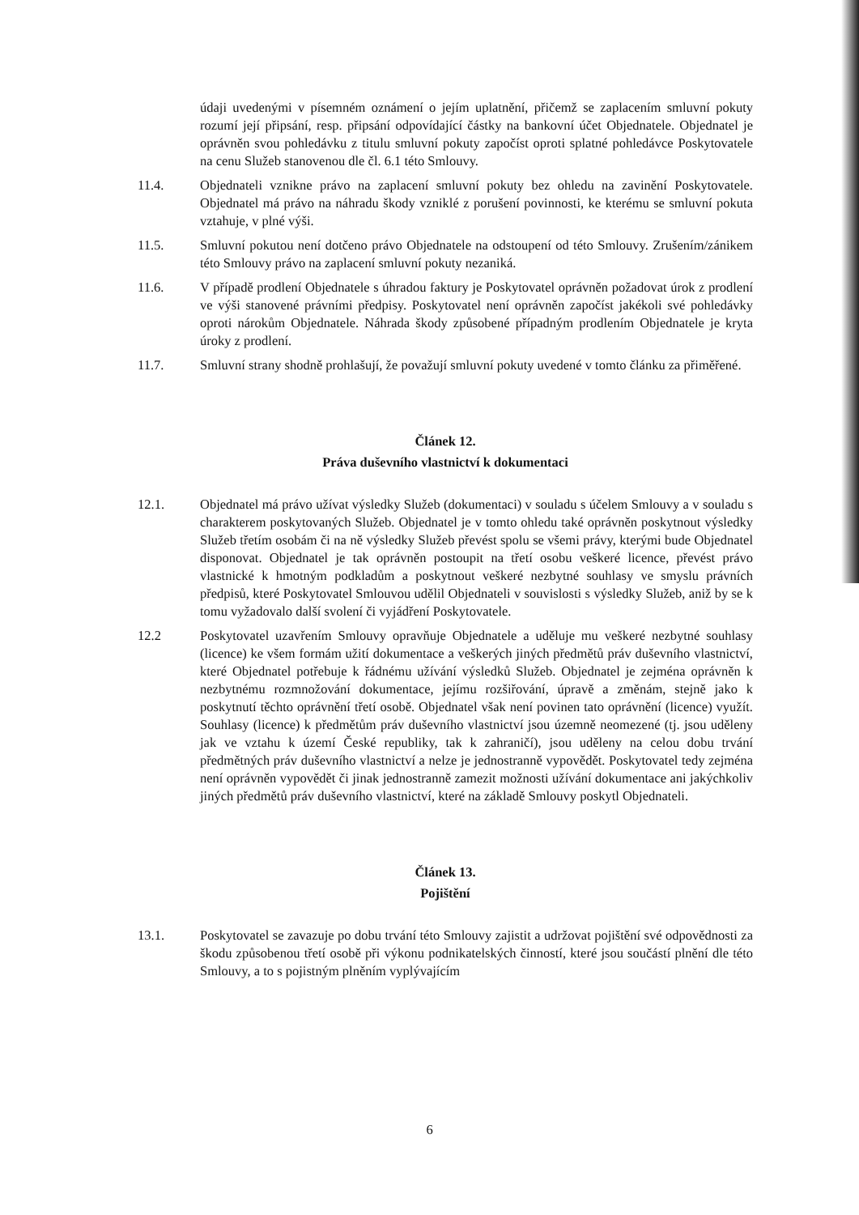údaji uvedenými v písemném oznámení o jejím uplatnění, přičemž se zaplacením smluvní pokuty rozumí její připsání, resp. připsání odpovídající částky na bankovní účet Objednatele. Objednatel je oprávněn svou pohledávku z titulu smluvní pokuty započíst oproti splatné pohledávce Poskytovatele na cenu Služeb stanovenou dle čl. 6.1 této Smlouvy.
11.4. Objednateli vznikne právo na zaplacení smluvní pokuty bez ohledu na zavinění Poskytovatele. Objednatel má právo na náhradu škody vzniklé z porušení povinnosti, ke kterému se smluvní pokuta vztahuje, v plné výši.
11.5. Smluvní pokutou není dotčeno právo Objednatele na odstoupení od této Smlouvy. Zrušením/zánikem této Smlouvy právo na zaplacení smluvní pokuty nezaniká.
11.6. V případě prodlení Objednatele s úhradou faktury je Poskytovatel oprávněn požadovat úrok z prodlení ve výši stanovené právními předpisy. Poskytovatel není oprávněn započíst jakékoli své pohledávky oproti nárokům Objednatele. Náhrada škody způsobené případným prodlením Objednatele je kryta úroky z prodlení.
11.7. Smluvní strany shodně prohlašují, že považují smluvní pokuty uvedené v tomto článku za přiměřené.
Článek 12.
Práva duševního vlastnictví k dokumentaci
12.1. Objednatel má právo užívat výsledky Služeb (dokumentaci) v souladu s účelem Smlouvy a v souladu s charakterem poskytovaných Služeb. Objednatel je v tomto ohledu také oprávněn poskytnout výsledky Služeb třetím osobám či na ně výsledky Služeb převést spolu se všemi právy, kterými bude Objednatel disponovat. Objednatel je tak oprávněn postoupit na třetí osobu veškeré licence, převést právo vlastnické k hmotným podkladům a poskytnout veškeré nezbytné souhlasy ve smyslu právních předpisů, které Poskytovatel Smlouvou udělil Objednateli v souvislosti s výsledky Služeb, aniž by se k tomu vyžadovalo další svolení či vyjádření Poskytovatele.
12.2 Poskytovatel uzavřením Smlouvy opravňuje Objednatele a uděluje mu veškeré nezbytné souhlasy (licence) ke všem formám užití dokumentace a veškerých jiných předmětů práv duševního vlastnictví, které Objednatel potřebuje k řádnému užívání výsledků Služeb. Objednatel je zejména oprávněn k nezbytnému rozmnožování dokumentace, jejímu rozšiřování, úpravě a změnám, stejně jako k poskytnutí těchto oprávnění třetí osobě. Objednatel však není povinen tato oprávnění (licence) využít. Souhlasy (licence) k předmětům práv duševního vlastnictví jsou územně neomezené (tj. jsou uděleny jak ve vztahu k území České republiky, tak k zahraničí), jsou uděleny na celou dobu trvání předmětných práv duševního vlastnictví a nelze je jednostranně vypovědět. Poskytovatel tedy zejména není oprávněn vypovědět či jinak jednostranně zamezit možnosti užívání dokumentace ani jakýchkoliv jiných předmětů práv duševního vlastnictví, které na základě Smlouvy poskytl Objednateli.
Článek 13.
Pojištění
13.1. Poskytovatel se zavazuje po dobu trvání této Smlouvy zajistit a udržovat pojištění své odpovědnosti za škodu způsobenou třetí osobě při výkonu podnikatelských činností, které jsou součástí plnění dle této Smlouvy, a to s pojistným plněním vyplývajícím
6